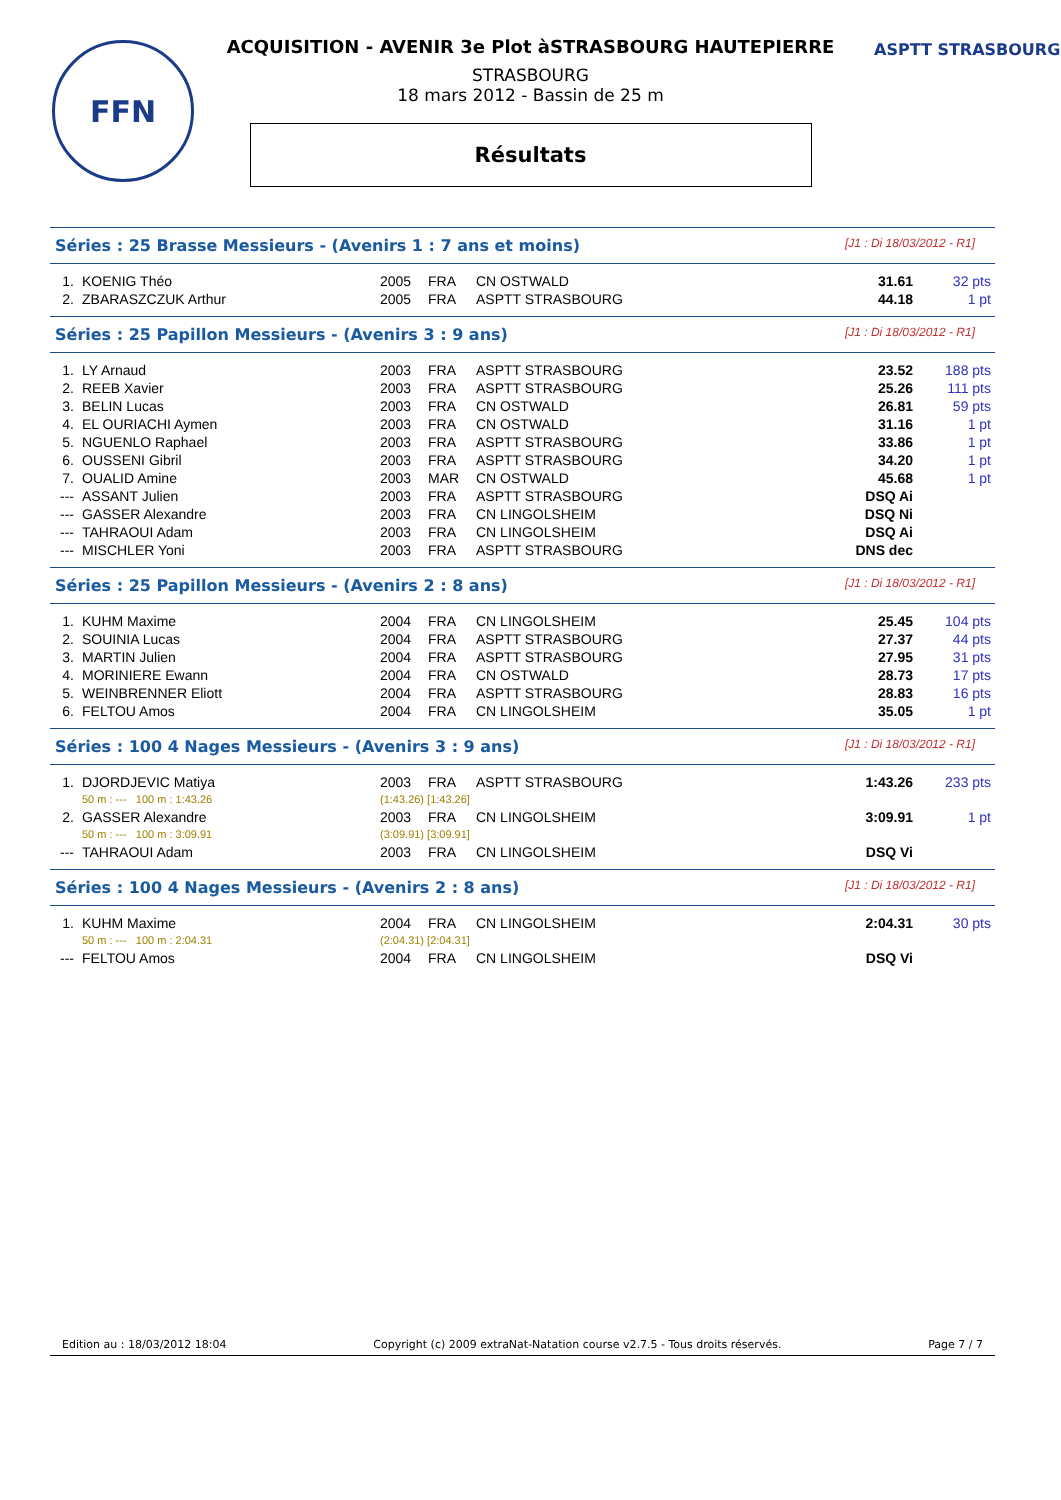FFN ASPTT STRASBOURG
ACQUISITION - AVENIR 3e Plot àSTRASBOURG HAUTEPIERRE
STRASBOURG
18 mars 2012 - Bassin de 25 m
Résultats
Séries : 25 Brasse Messieurs - (Avenirs 1 : 7 ans et moins) [J1 : Di 18/03/2012 - R1]
| 1. | KOENIG Théo | 2005 | FRA | CN OSTWALD | 31.61 | 32 pts |
| 2. | ZBARASZCZUK Arthur | 2005 | FRA | ASPTT STRASBOURG | 44.18 | 1 pt |
Séries : 25 Papillon Messieurs - (Avenirs 3 : 9 ans) [J1 : Di 18/03/2012 - R1]
| 1. | LY Arnaud | 2003 | FRA | ASPTT STRASBOURG | 23.52 | 188 pts |
| 2. | REEB Xavier | 2003 | FRA | ASPTT STRASBOURG | 25.26 | 111 pts |
| 3. | BELIN Lucas | 2003 | FRA | CN OSTWALD | 26.81 | 59 pts |
| 4. | EL OURIACHI Aymen | 2003 | FRA | CN OSTWALD | 31.16 | 1 pt |
| 5. | NGUENLO Raphael | 2003 | FRA | ASPTT STRASBOURG | 33.86 | 1 pt |
| 6. | OUSSENI Gibril | 2003 | FRA | ASPTT STRASBOURG | 34.20 | 1 pt |
| 7. | OUALID Amine | 2003 | MAR | CN OSTWALD | 45.68 | 1 pt |
| --- | ASSANT Julien | 2003 | FRA | ASPTT STRASBOURG | DSQ Ai | |
| --- | GASSER Alexandre | 2003 | FRA | CN LINGOLSHEIM | DSQ Ni | |
| --- | TAHRAOUI Adam | 2003 | FRA | CN LINGOLSHEIM | DSQ Ai | |
| --- | MISCHLER Yoni | 2003 | FRA | ASPTT STRASBOURG | DNS dec | |
Séries : 25 Papillon Messieurs - (Avenirs 2 : 8 ans) [J1 : Di 18/03/2012 - R1]
| 1. | KUHM Maxime | 2004 | FRA | CN LINGOLSHEIM | 25.45 | 104 pts |
| 2. | SOUINIA Lucas | 2004 | FRA | ASPTT STRASBOURG | 27.37 | 44 pts |
| 3. | MARTIN Julien | 2004 | FRA | ASPTT STRASBOURG | 27.95 | 31 pts |
| 4. | MORINIERE Ewann | 2004 | FRA | CN OSTWALD | 28.73 | 17 pts |
| 5. | WEINBRENNER Eliott | 2004 | FRA | ASPTT STRASBOURG | 28.83 | 16 pts |
| 6. | FELTOU Amos | 2004 | FRA | CN LINGOLSHEIM | 35.05 | 1 pt |
Séries : 100 4 Nages Messieurs - (Avenirs 3 : 9 ans) [J1 : Di 18/03/2012 - R1]
| 1. | DJORDJEVIC Matiya | 2003 | FRA | ASPTT STRASBOURG | 1:43.26 | 233 pts |
| | 50 m : --- 100 m : 1:43.26 | (1:43.26) [1:43.26] | | | | |
| 2. | GASSER Alexandre | 2003 | FRA | CN LINGOLSHEIM | 3:09.91 | 1 pt |
| | 50 m : --- 100 m : 3:09.91 | (3:09.91) [3:09.91] | | | | |
| --- | TAHRAOUI Adam | 2003 | FRA | CN LINGOLSHEIM | DSQ Vi | |
Séries : 100 4 Nages Messieurs - (Avenirs 2 : 8 ans) [J1 : Di 18/03/2012 - R1]
| 1. | KUHM Maxime | 2004 | FRA | CN LINGOLSHEIM | 2:04.31 | 30 pts |
| | 50 m : --- 100 m : 2:04.31 | (2:04.31) [2:04.31] | | | | |
| --- | FELTOU Amos | 2004 | FRA | CN LINGOLSHEIM | DSQ Vi | |
Edition au : 18/03/2012 18:04 Copyright (c) 2009 extraNat-Natation course v2.7.5 - Tous droits réservés. Page 7 / 7